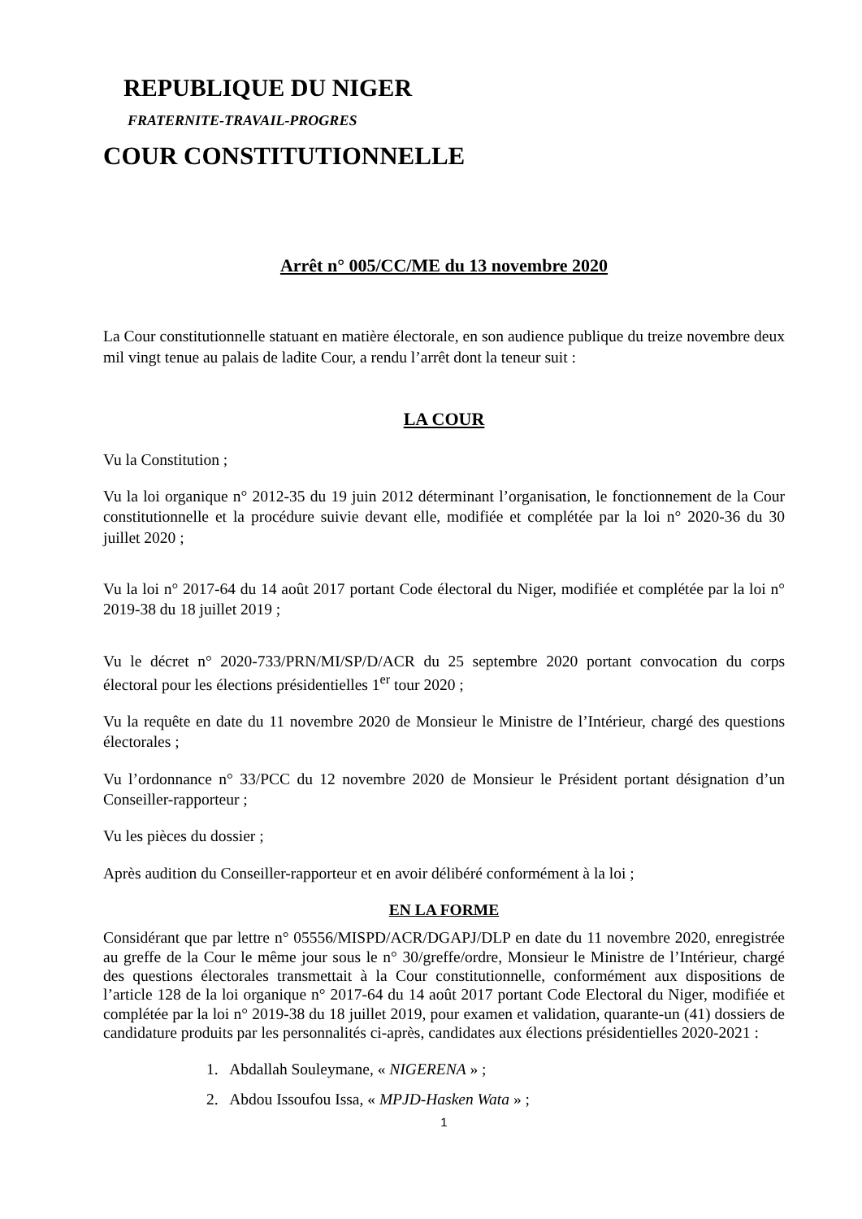REPUBLIQUE DU NIGER
FRATERNITE-TRAVAIL-PROGRES
COUR CONSTITUTIONNELLE
Arrêt n° 005/CC/ME du 13 novembre 2020
La Cour constitutionnelle statuant en matière électorale, en son audience publique du treize novembre deux mil vingt tenue au palais de ladite Cour, a rendu l’arrêt dont la teneur suit :
LA COUR
Vu la Constitution ;
Vu la loi organique n° 2012-35 du 19 juin 2012 déterminant l’organisation, le fonctionnement de la Cour constitutionnelle et la procédure suivie devant elle, modifiée et complétée par la loi n° 2020-36 du 30 juillet 2020 ;
Vu la loi n° 2017-64 du 14 août 2017 portant Code électoral du Niger, modifiée et complétée par la loi n° 2019-38 du 18 juillet 2019 ;
Vu le décret n° 2020-733/PRN/MI/SP/D/ACR du 25 septembre 2020 portant convocation du corps électoral pour les élections présidentielles 1<sup>er</sup> tour 2020 ;
Vu la requête en date du 11 novembre 2020 de Monsieur le Ministre de l’Intérieur, chargé des questions électorales ;
Vu l’ordonnance n° 33/PCC du 12 novembre 2020 de Monsieur le Président portant désignation d’un Conseiller-rapporteur ;
Vu les pièces du dossier ;
Après audition du Conseiller-rapporteur et en avoir délibéré conformément à la loi ;
EN LA FORME
Considérant que par lettre n° 05556/MISPD/ACR/DGAPJ/DLP en date du 11 novembre 2020, enregistrée au greffe de la Cour le même jour sous le n° 30/greffe/ordre, Monsieur le Ministre de l’Intérieur, chargé des questions électorales transmettait à la Cour constitutionnelle, conformément aux dispositions de l’article 128 de la loi organique n° 2017-64 du 14 août 2017 portant Code Electoral du Niger, modifiée et complétée par la loi n° 2019-38 du 18 juillet 2019, pour examen et validation, quarante-un (41) dossiers de candidature produits par les personnalités ci-après, candidates aux élections présidentielles 2020-2021 :
1. Abdallah Souleymane, « NIGERENA » ;
2. Abdou Issoufou Issa, « MPJD-Hasken Wata » ;
1